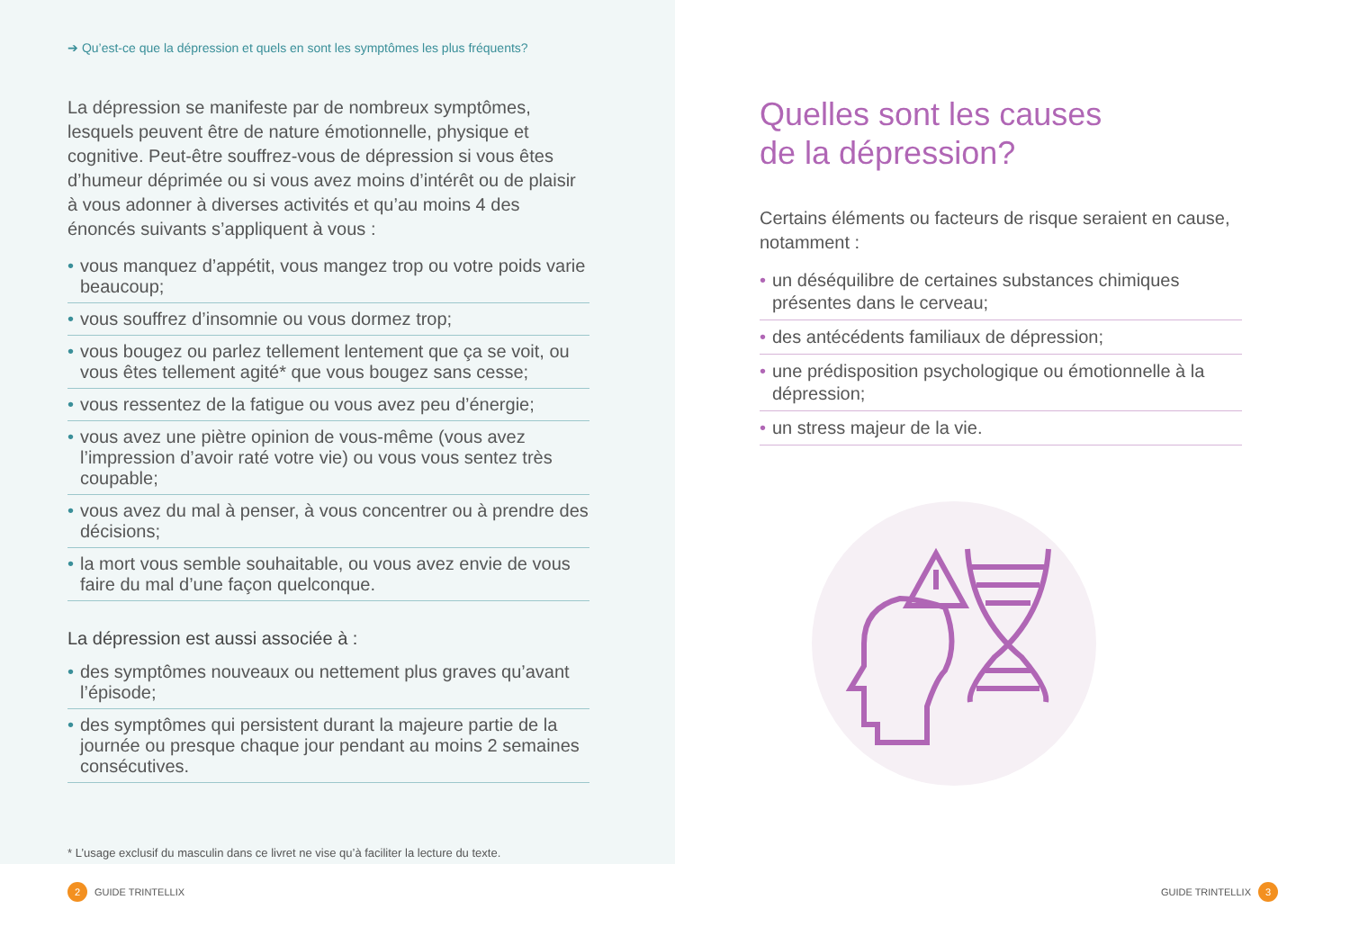➔ Qu’est-ce que la dépression et quels en sont les symptômes les plus fréquents?
La dépression se manifeste par de nombreux symptômes, lesquels peuvent être de nature émotionnelle, physique et cognitive. Peut-être souffrez-vous de dépression si vous êtes d’humeur déprimée ou si vous avez moins d’intérêt ou de plaisir à vous adonner à diverses activités et qu’au moins 4 des énoncés suivants s’appliquent à vous :
• vous manquez d’appétit, vous mangez trop ou votre poids varie beaucoup;
• vous souffrez d’insomnie ou vous dormez trop;
• vous bougez ou parlez tellement lentement que ça se voit, ou vous êtes tellement agité* que vous bougez sans cesse;
• vous ressentez de la fatigue ou vous avez peu d’énergie;
• vous avez une piètre opinion de vous-même (vous avez l’impression d’avoir raté votre vie) ou vous vous sentez très coupable;
• vous avez du mal à penser, à vous concentrer ou à prendre des décisions;
• la mort vous semble souhaitable, ou vous avez envie de vous faire du mal d’une façon quelconque.
La dépression est aussi associée à :
• des symptômes nouveaux ou nettement plus graves qu’avant l’épisode;
• des symptômes qui persistent durant la majeure partie de la journée ou presque chaque jour pendant au moins 2 semaines consécutives.
* L’usage exclusif du masculin dans ce livret ne vise qu’à faciliter la lecture du texte.
2
GUIDE TRINTELLIX
Quelles sont les causes
de la dépression?
Certains éléments ou facteurs de risque seraient en cause, notamment :
• un déséquilibre de certaines substances chimiques présentes dans le cerveau;
• des antécédents familiaux de dépression;
• une prédisposition psychologique ou émotionnelle à la dépression;
• un stress majeur de la vie.
GUIDE TRINTELLIX
3